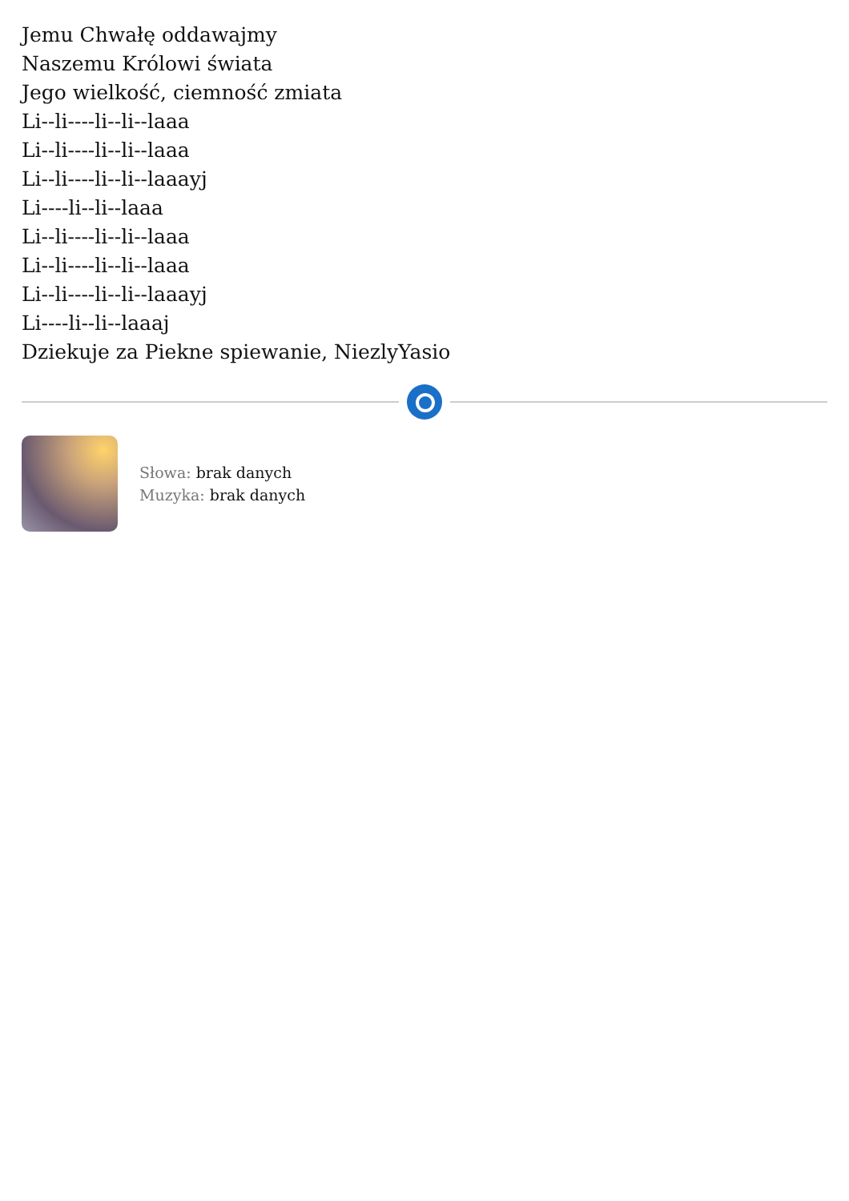Jemu Chwałę oddawajmy
Naszemu Królowi świata
Jego wielkość, ciemność zmiata
Li--li----li--li--laaa
Li--li----li--li--laaa
Li--li----li--li--laaayj
Li----li--li--laaa
Li--li----li--li--laaa
Li--li----li--li--laaa
Li--li----li--li--laaayj
Li----li--li--laaaj
Dziekuje za Piekne spiewanie, NiezlyYasio
Słowa: brak danych
Muzyka: brak danych